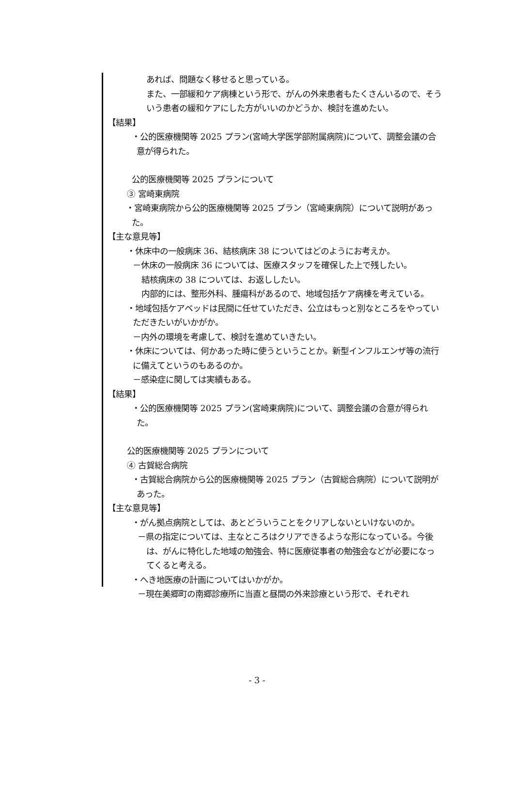あれば、問題なく移せると思っている。
また、一部緩和ケア病棟という形で、がんの外来患者もたくさんいるので、そういう患者の緩和ケアにした方がいいのかどうか、検討を進めたい。
【結果】
・公的医療機関等 2025 プラン(宮崎大学医学部附属病院)について、調整会議の合意が得られた。
公的医療機関等 2025 プランについて
③ 宮崎東病院
・宮崎東病院から公的医療機関等 2025 プラン（宮崎東病院）について説明があった。
【主な意見等】
・休床中の一般病床 36、結核病床 38 についてはどのようにお考えか。
－休床の一般病床 36 については、医療スタッフを確保した上で残したい。
結核病床の 38 については、お返ししたい。
内部的には、整形外科、腫瘍科があるので、地域包括ケア病棟を考えている。
・地域包括ケアベッドは民間に任せていただき、公立はもっと別なところをやっていただきたいがいかがか。
－内外の環境を考慮して、検討を進めていきたい。
・休床については、何かあった時に使うということか。新型インフルエンザ等の流行に備えてというのもあるのか。
－感染症に関しては実績もある。
【結果】
・公的医療機関等 2025 プラン(宮崎東病院)について、調整会議の合意が得られた。
公的医療機関等 2025 プランについて
④ 古賀総合病院
・古賀総合病院から公的医療機関等 2025 プラン（古賀総合病院）について説明があった。
【主な意見等】
・がん拠点病院としては、あとどういうことをクリアしないといけないのか。
－県の指定については、主なところはクリアできるような形になっている。今後は、がんに特化した地域の勉強会、特に医療従事者の勉強会などが必要になってくると考える。
・へき地医療の計画についてはいかがか。
－現在美郷町の南郷診療所に当直と昼間の外来診療という形で、それぞれ
- 3 -